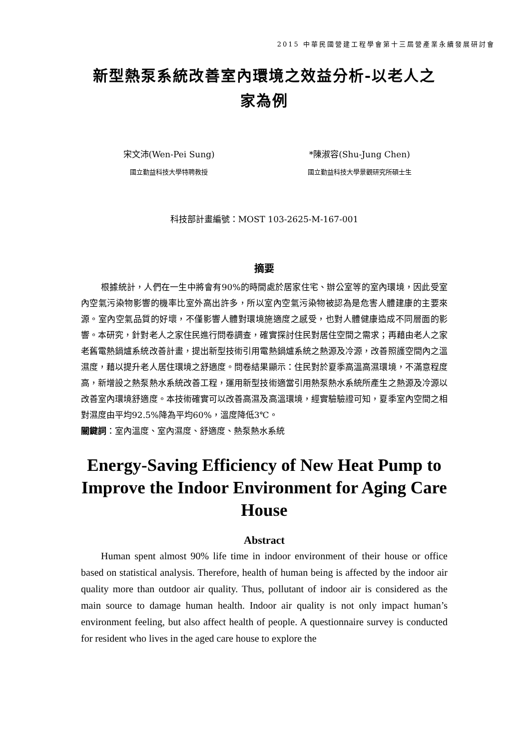2015 中華民國營建工程學會第十三屆營產業永續發展研討會
新型熱泵系統改善室內環境之效益分析-以老人之
家為例
宋文沛(Wen-Pei Sung)
國立勤益科技大學特聘教授
*陳淑容(Shu-Jung Chen)
國立勤益科技大學景觀研究所碩士生
科技部計畫編號：MOST 103-2625-M-167-001
摘要
根據統計，人們在一生中將會有90%的時間處於居家住宅、辦公室等的室內環境，因此受室內空氣污染物影響的機率比室外高出許多，所以室內空氣污染物被認為是危害人體建康的主要來源。室內空氣品質的好壞，不僅影響人體對環境施適度之感受，也對人體健康造成不同層面的影響。本研究，針對老人之家住民進行問卷調查，確實探討住民對居住空間之需求；再藉由老人之家老舊電熱鍋爐系統改善計畫，提出新型技術引用電熱鍋爐系統之熱源及冷源，改善照護空間內之溫濕度，藉以提升老人居住環境之舒適度。問卷結果顯示：住民對於夏季高溫高濕環境，不滿意程度高，新增設之熱泵熱水系統改善工程，運用新型技術適當引用熱泵熱水系統所產生之熱源及冷源以改善室內環境舒適度。本技術確實可以改善高濕及高溫環境，經實驗驗證可知，夏季室內空間之相對濕度由平均92.5%降為平均60%，溫度降低3℃。
關鍵詞：室內溫度、室內濕度、舒適度、熱泵熱水系統
Energy-Saving Efficiency of New Heat Pump to Improve the Indoor Environment for Aging Care House
Abstract
Human spent almost 90% life time in indoor environment of their house or office based on statistical analysis. Therefore, health of human being is affected by the indoor air quality more than outdoor air quality. Thus, pollutant of indoor air is considered as the main source to damage human health. Indoor air quality is not only impact human’s environment feeling, but also affect health of people. A questionnaire survey is conducted for resident who lives in the aged care house to explore the